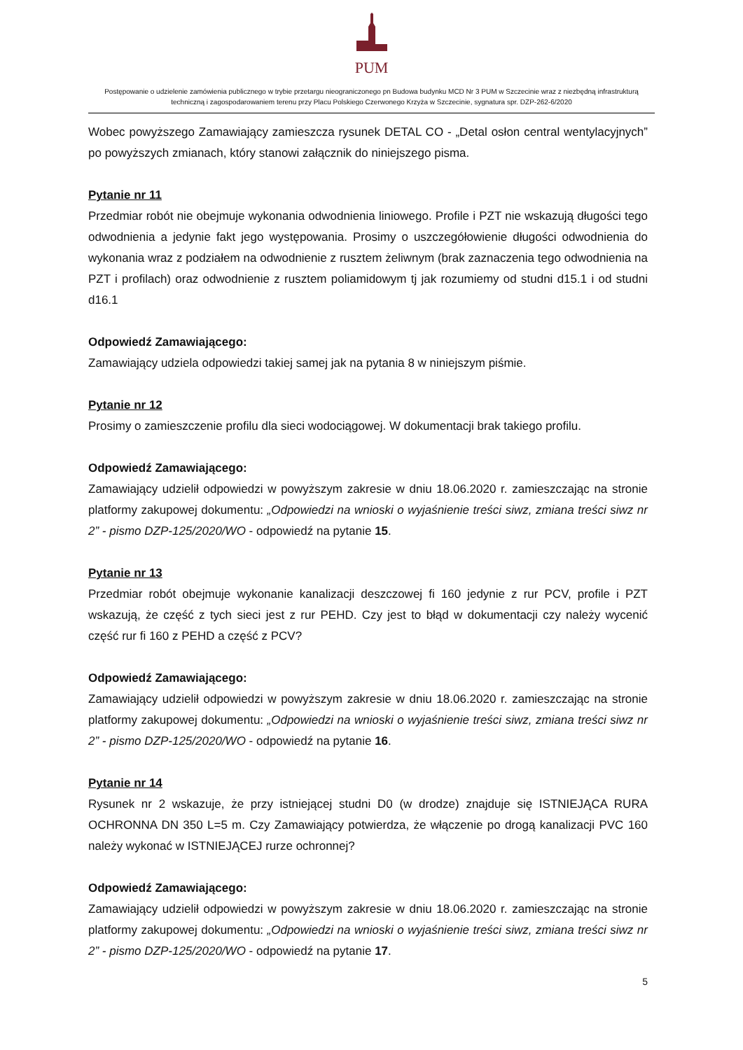PUM
Postępowanie o udzielenie zamówienia publicznego w trybie przetargu nieograniczonego pn Budowa budynku MCD Nr 3 PUM w Szczecinie wraz z niezbędną infrastrukturą techniczną i zagospodarowaniem terenu przy Placu Polskiego Czerwonego Krzyża w Szczecinie, sygnatura spr. DZP-262-6/2020
Wobec powyższego Zamawiający zamieszcza rysunek DETAL CO - „Detal osłon central wentylacyjnych” po powyższych zmianach, który stanowi załącznik do niniejszego pisma.
Pytanie nr 11
Przedmiar robót nie obejmuje wykonania odwodnienia liniowego. Profile i PZT nie wskazują długości tego odwodnienia a jedynie fakt jego występowania. Prosimy o uszczegółowienie długości odwodnienia do wykonania wraz z podziałem na odwodnienie z rusztem żeliwnym (brak zaznaczenia tego odwodnienia na PZT i profilach) oraz odwodnienie z rusztem poliamidowym tj jak rozumiemy od studni d15.1 i od studni d16.1
Odpowiedź Zamawiającego:
Zamawiający udziela odpowiedzi takiej samej jak na pytania 8 w niniejszym piśmie.
Pytanie nr 12
Prosimy o zamieszczenie profilu dla sieci wodociągowej. W dokumentacji brak takiego profilu.
Odpowiedź Zamawiającego:
Zamawiający udzielił odpowiedzi w powyższym zakresie w dniu 18.06.2020 r. zamieszczając na stronie platformy zakupowej dokumentu: „Odpowiedzi na wnioski o wyjaśnienie treści siwz, zmiana treści siwz nr 2” - pismo DZP-125/2020/WO - odpowiedź na pytanie 15.
Pytanie nr 13
Przedmiar robót obejmuje wykonanie kanalizacji deszczowej fi 160 jedynie z rur PCV, profile i PZT wskazują, że część z tych sieci jest z rur PEHD. Czy jest to błąd w dokumentacji czy należy wycenić część rur fi 160 z PEHD a część z PCV?
Odpowiedź Zamawiającego:
Zamawiający udzielił odpowiedzi w powyższym zakresie w dniu 18.06.2020 r. zamieszczając na stronie platformy zakupowej dokumentu: „Odpowiedzi na wnioski o wyjaśnienie treści siwz, zmiana treści siwz nr 2” - pismo DZP-125/2020/WO - odpowiedź na pytanie 16.
Pytanie nr 14
Rysunek nr 2 wskazuje, że przy istniejącej studni D0 (w drodze) znajduje się ISTNIEJĄCA RURA OCHRONNA DN 350 L=5 m. Czy Zamawiający potwierdza, że włączenie po drogą kanalizacji PVC 160 należy wykonać w ISTNIEJĄCEJ rurze ochronnej?
Odpowiedź Zamawiającego:
Zamawiający udzielił odpowiedzi w powyższym zakresie w dniu 18.06.2020 r. zamieszczając na stronie platformy zakupowej dokumentu: „Odpowiedzi na wnioski o wyjaśnienie treści siwz, zmiana treści siwz nr 2” - pismo DZP-125/2020/WO - odpowiedź na pytanie 17.
5